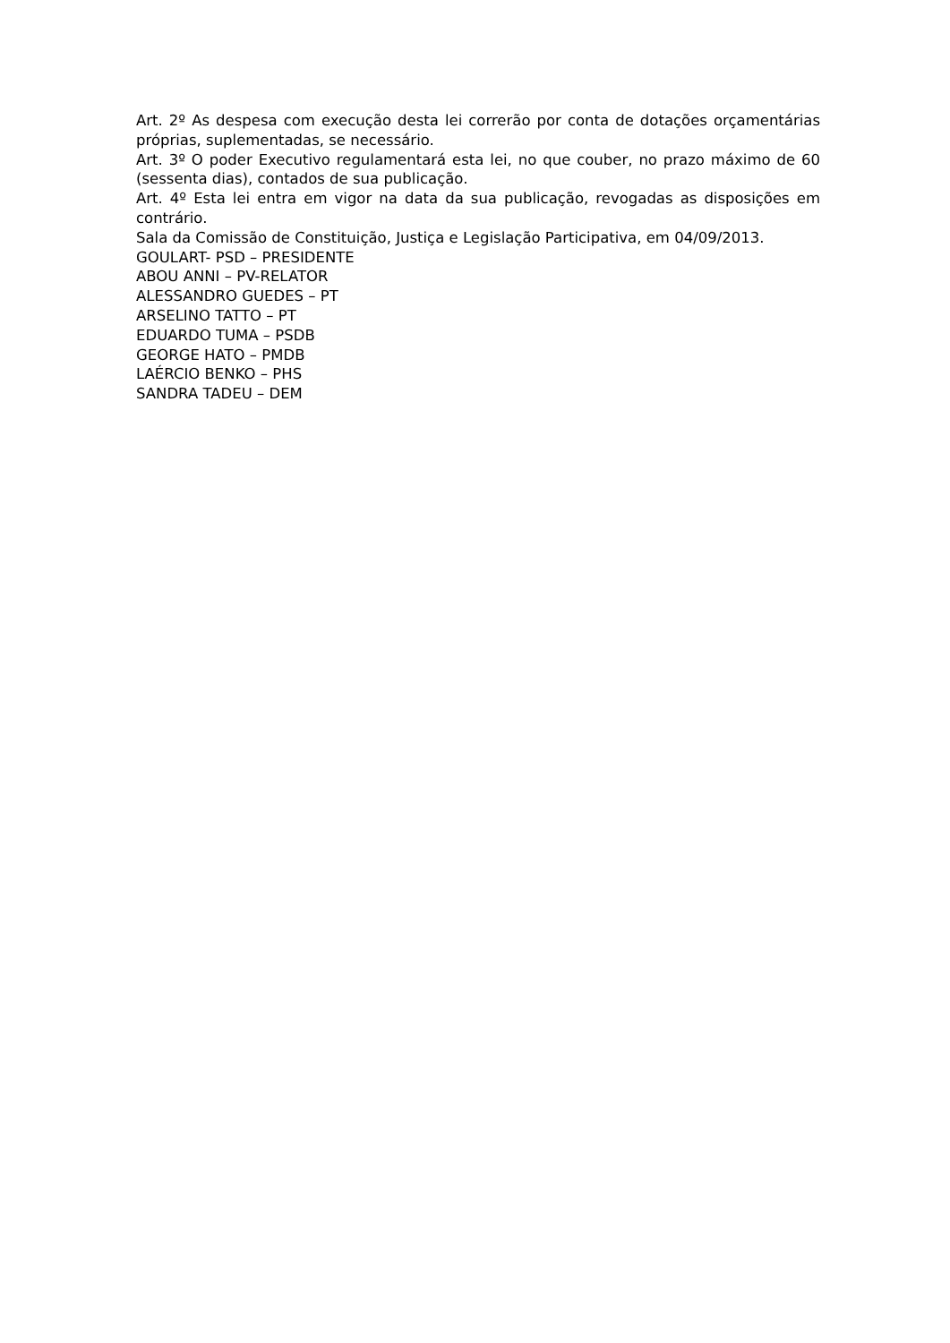Art. 2º As despesa com execução desta lei correrão por conta de dotações orçamentárias próprias, suplementadas, se necessário.
Art. 3º O poder Executivo regulamentará esta lei, no que couber, no prazo máximo de 60 (sessenta dias), contados de sua publicação.
Art. 4º Esta lei entra em vigor na data da sua publicação, revogadas as disposições em contrário.
Sala da Comissão de Constituição, Justiça e Legislação Participativa, em 04/09/2013.
GOULART- PSD – PRESIDENTE
ABOU ANNI – PV-RELATOR
ALESSANDRO GUEDES – PT
ARSELINO TATTO – PT
EDUARDO TUMA – PSDB
GEORGE HATO – PMDB
LAÉRCIO BENKO – PHS
SANDRA TADEU – DEM